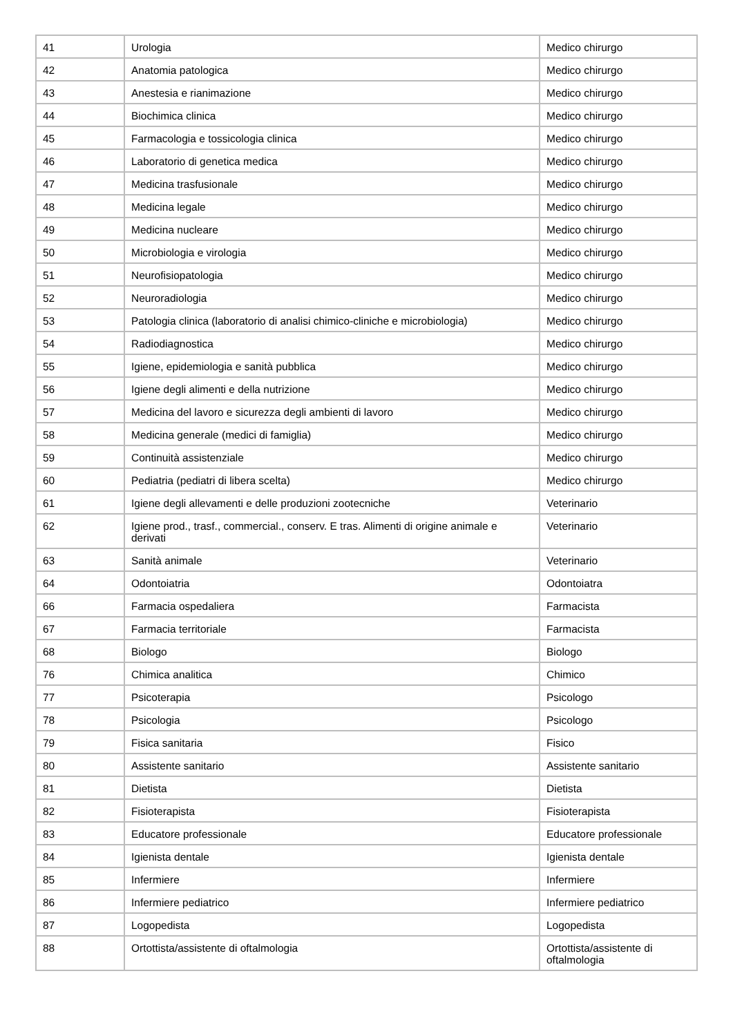| 41 | Urologia | Medico chirurgo |
| 42 | Anatomia patologica | Medico chirurgo |
| 43 | Anestesia e rianimazione | Medico chirurgo |
| 44 | Biochimica clinica | Medico chirurgo |
| 45 | Farmacologia e tossicologia clinica | Medico chirurgo |
| 46 | Laboratorio di genetica medica | Medico chirurgo |
| 47 | Medicina trasfusionale | Medico chirurgo |
| 48 | Medicina legale | Medico chirurgo |
| 49 | Medicina nucleare | Medico chirurgo |
| 50 | Microbiologia e virologia | Medico chirurgo |
| 51 | Neurofisiopatologia | Medico chirurgo |
| 52 | Neuroradiologia | Medico chirurgo |
| 53 | Patologia clinica (laboratorio di analisi chimico-cliniche e microbiologia) | Medico chirurgo |
| 54 | Radiodiagnostica | Medico chirurgo |
| 55 | Igiene, epidemiologia e sanità pubblica | Medico chirurgo |
| 56 | Igiene degli alimenti e della nutrizione | Medico chirurgo |
| 57 | Medicina del lavoro e sicurezza degli ambienti di lavoro | Medico chirurgo |
| 58 | Medicina generale (medici di famiglia) | Medico chirurgo |
| 59 | Continuità assistenziale | Medico chirurgo |
| 60 | Pediatria (pediatri di libera scelta) | Medico chirurgo |
| 61 | Igiene degli allevamenti e delle produzioni zootecniche | Veterinario |
| 62 | Igiene prod., trasf., commercial., conserv. E tras. Alimenti di origine animale e derivati | Veterinario |
| 63 | Sanità animale | Veterinario |
| 64 | Odontoiatria | Odontoiatra |
| 66 | Farmacia ospedaliera | Farmacista |
| 67 | Farmacia territoriale | Farmacista |
| 68 | Biologo | Biologo |
| 76 | Chimica analitica | Chimico |
| 77 | Psicoterapia | Psicologo |
| 78 | Psicologia | Psicologo |
| 79 | Fisica sanitaria | Fisico |
| 80 | Assistente sanitario | Assistente sanitario |
| 81 | Dietista | Dietista |
| 82 | Fisioterapista | Fisioterapista |
| 83 | Educatore professionale | Educatore professionale |
| 84 | Igienista dentale | Igienista dentale |
| 85 | Infermiere | Infermiere |
| 86 | Infermiere pediatrico | Infermiere pediatrico |
| 87 | Logopedista | Logopedista |
| 88 | Ortottista/assistente di oftalmologia | Ortottista/assistente di oftalmologia |